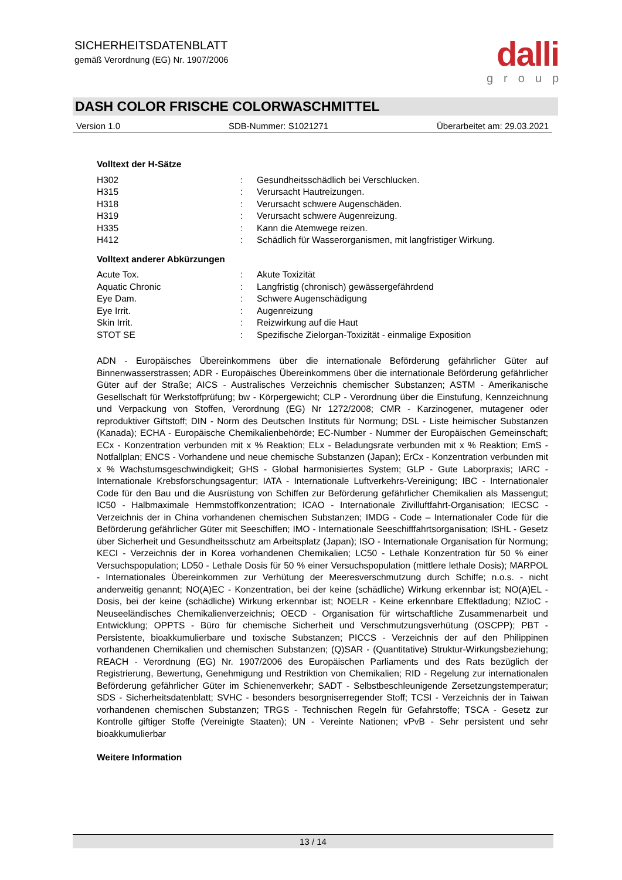SICHERHEITSDATENBLATT
gemäß Verordnung (EG) Nr. 1907/2006
dalli
group
DASH COLOR FRISCHE COLORWASCHMITTEL
Version 1.0 SDB-Nummer: S1021271 Überarbeitet am: 29.03.2021
Volltext der H-Sätze
| H302 | : | Gesundheitsschädlich bei Verschlucken. |
| H315 | : | Verursacht Hautreizungen. |
| H318 | : | Verursacht schwere Augenschäden. |
| H319 | : | Verursacht schwere Augenreizung. |
| H335 | : | Kann die Atemwege reizen. |
| H412 | : | Schädlich für Wasserorganismen, mit langfristiger Wirkung. |
Volltext anderer Abkürzungen
| Acute Tox. | : | Akute Toxizität |
| Aquatic Chronic | : | Langfristig (chronisch) gewässergefährdend |
| Eye Dam. | : | Schwere Augenschädigung |
| Eye Irrit. | : | Augenreizung |
| Skin Irrit. | : | Reizwirkung auf die Haut |
| STOT SE | : | Spezifische Zielorgan-Toxizität - einmalige Exposition |
ADN - Europäisches Übereinkommens über die internationale Beförderung gefährlicher Güter auf Binnenwasserstrassen; ADR - Europäisches Übereinkommens über die internationale Beförderung gefährlicher Güter auf der Straße; AICS - Australisches Verzeichnis chemischer Substanzen; ASTM - Amerikanische Gesellschaft für Werkstoffprüfung; bw - Körpergewicht; CLP - Verordnung über die Einstufung, Kennzeichnung und Verpackung von Stoffen, Verordnung (EG) Nr 1272/2008; CMR - Karzinogener, mutagener oder reproduktiver Giftstoff; DIN - Norm des Deutschen Instituts für Normung; DSL - Liste heimischer Substanzen (Kanada); ECHA - Europäische Chemikalienbehörde; EC-Number - Nummer der Europäischen Gemeinschaft; ECx - Konzentration verbunden mit x % Reaktion; ELx - Beladungsrate verbunden mit x % Reaktion; EmS - Notfallplan; ENCS - Vorhandene und neue chemische Substanzen (Japan); ErCx - Konzentration verbunden mit x % Wachstumsgeschwindigkeit; GHS - Global harmonisiertes System; GLP - Gute Laborpraxis; IARC - Internationale Krebsforschungsagentur; IATA - Internationale Luftverkehrs-Vereinigung; IBC - Internationaler Code für den Bau und die Ausrüstung von Schiffen zur Beförderung gefährlicher Chemikalien als Massengut; IC50 - Halbmaximale Hemmstoffkonzentration; ICAO - Internationale Zivilluftfahrt-Organisation; IECSC - Verzeichnis der in China vorhandenen chemischen Substanzen; IMDG - Code – Internationaler Code für die Beförderung gefährlicher Güter mit Seeschiffen; IMO - Internationale Seeschifffahrtsorganisation; ISHL - Gesetz über Sicherheit und Gesundheitsschutz am Arbeitsplatz (Japan); ISO - Internationale Organisation für Normung; KECI - Verzeichnis der in Korea vorhandenen Chemikalien; LC50 - Lethale Konzentration für 50 % einer Versuchspopulation; LD50 - Lethale Dosis für 50 % einer Versuchspopulation (mittlere lethale Dosis); MARPOL - Internationales Übereinkommen zur Verhütung der Meeresverschmutzung durch Schiffe; n.o.s. - nicht anderweitig genannt; NO(A)EC - Konzentration, bei der keine (schädliche) Wirkung erkennbar ist; NO(A)EL - Dosis, bei der keine (schädliche) Wirkung erkennbar ist; NOELR - Keine erkennbare Effektladung; NZIoC - Neuseeländisches Chemikalienverzeichnis; OECD - Organisation für wirtschaftliche Zusammenarbeit und Entwicklung; OPPTS - Büro für chemische Sicherheit und Verschmutzungsverhütung (OSCPP); PBT - Persistente, bioakkumulierbare und toxische Substanzen; PICCS - Verzeichnis der auf den Philippinen vorhandenen Chemikalien und chemischen Substanzen; (Q)SAR - (Quantitative) Struktur-Wirkungsbeziehung; REACH - Verordnung (EG) Nr. 1907/2006 des Europäischen Parliaments und des Rats bezüglich der Registrierung, Bewertung, Genehmigung und Restriktion von Chemikalien; RID - Regelung zur internationalen Beförderung gefährlicher Güter im Schienenverkehr; SADT - Selbstbeschleunigende Zersetzungstemperatur; SDS - Sicherheitsdatenblatt; SVHC - besonders besorgniserregender Stoff; TCSI - Verzeichnis der in Taiwan vorhandenen chemischen Substanzen; TRGS - Technischen Regeln für Gefahrstoffe; TSCA - Gesetz zur Kontrolle giftiger Stoffe (Vereinigte Staaten); UN - Vereinte Nationen; vPvB - Sehr persistent und sehr bioakkumulierbar
Weitere Information
13 / 14